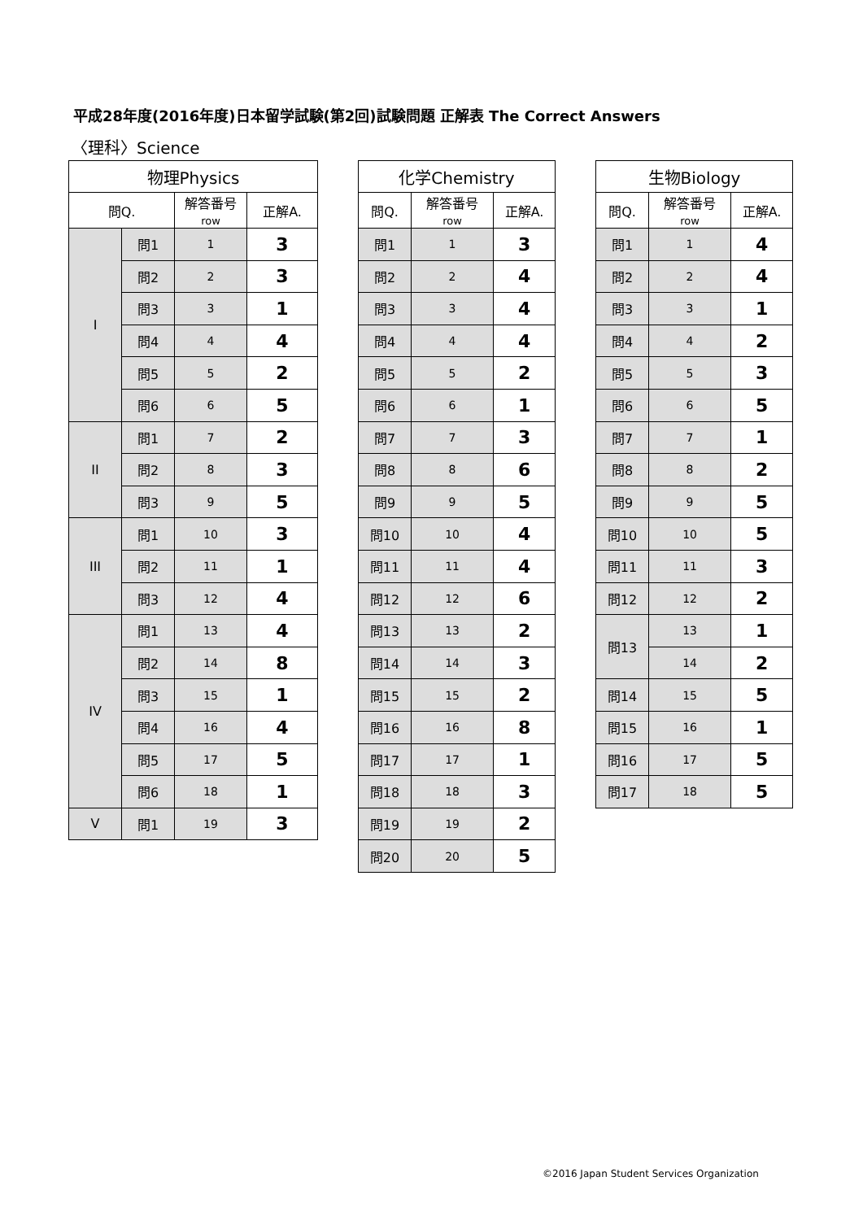平成28年度(2016年度)日本留学試験(第2回)試験問題 正解表 The Correct Answers
〈理科〉Science
| 物理Physics | | | |
| --- | --- | --- | --- |
| 問Q. | | 解答番号 row | 正解A. |
| I | 問1 | 1 | 3 |
| | 問2 | 2 | 3 |
| | 問3 | 3 | 1 |
| | 問4 | 4 | 4 |
| | 問5 | 5 | 2 |
| | 問6 | 6 | 5 |
| II | 問1 | 7 | 2 |
| | 問2 | 8 | 3 |
| | 問3 | 9 | 5 |
| III | 問1 | 10 | 3 |
| | 問2 | 11 | 1 |
| | 問3 | 12 | 4 |
| IV | 問1 | 13 | 4 |
| | 問2 | 14 | 8 |
| | 問3 | 15 | 1 |
| | 問4 | 16 | 4 |
| | 問5 | 17 | 5 |
| | 問6 | 18 | 1 |
| V | 問1 | 19 | 3 |
| 化学Chemistry | | |
| --- | --- | --- |
| 問Q. | 解答番号 row | 正解A. |
| 問1 | 1 | 3 |
| 問2 | 2 | 4 |
| 問3 | 3 | 4 |
| 問4 | 4 | 4 |
| 問5 | 5 | 2 |
| 問6 | 6 | 1 |
| 問7 | 7 | 3 |
| 問8 | 8 | 6 |
| 問9 | 9 | 5 |
| 問10 | 10 | 4 |
| 問11 | 11 | 4 |
| 問12 | 12 | 6 |
| 問13 | 13 | 2 |
| 問14 | 14 | 3 |
| 問15 | 15 | 2 |
| 問16 | 16 | 8 |
| 問17 | 17 | 1 |
| 問18 | 18 | 3 |
| 問19 | 19 | 2 |
| 問20 | 20 | 5 |
| 生物Biology | | |
| --- | --- | --- |
| 問Q. | 解答番号 row | 正解A. |
| 問1 | 1 | 4 |
| 問2 | 2 | 4 |
| 問3 | 3 | 1 |
| 問4 | 4 | 2 |
| 問5 | 5 | 3 |
| 問6 | 6 | 5 |
| 問7 | 7 | 1 |
| 問8 | 8 | 2 |
| 問9 | 9 | 5 |
| 問10 | 10 | 5 |
| 問11 | 11 | 3 |
| 問12 | 12 | 2 |
| 問13 | 13 | 1 |
| | 14 | 2 |
| 問14 | 15 | 5 |
| 問15 | 16 | 1 |
| 問16 | 17 | 5 |
| 問17 | 18 | 5 |
©2016 Japan Student Services Organization